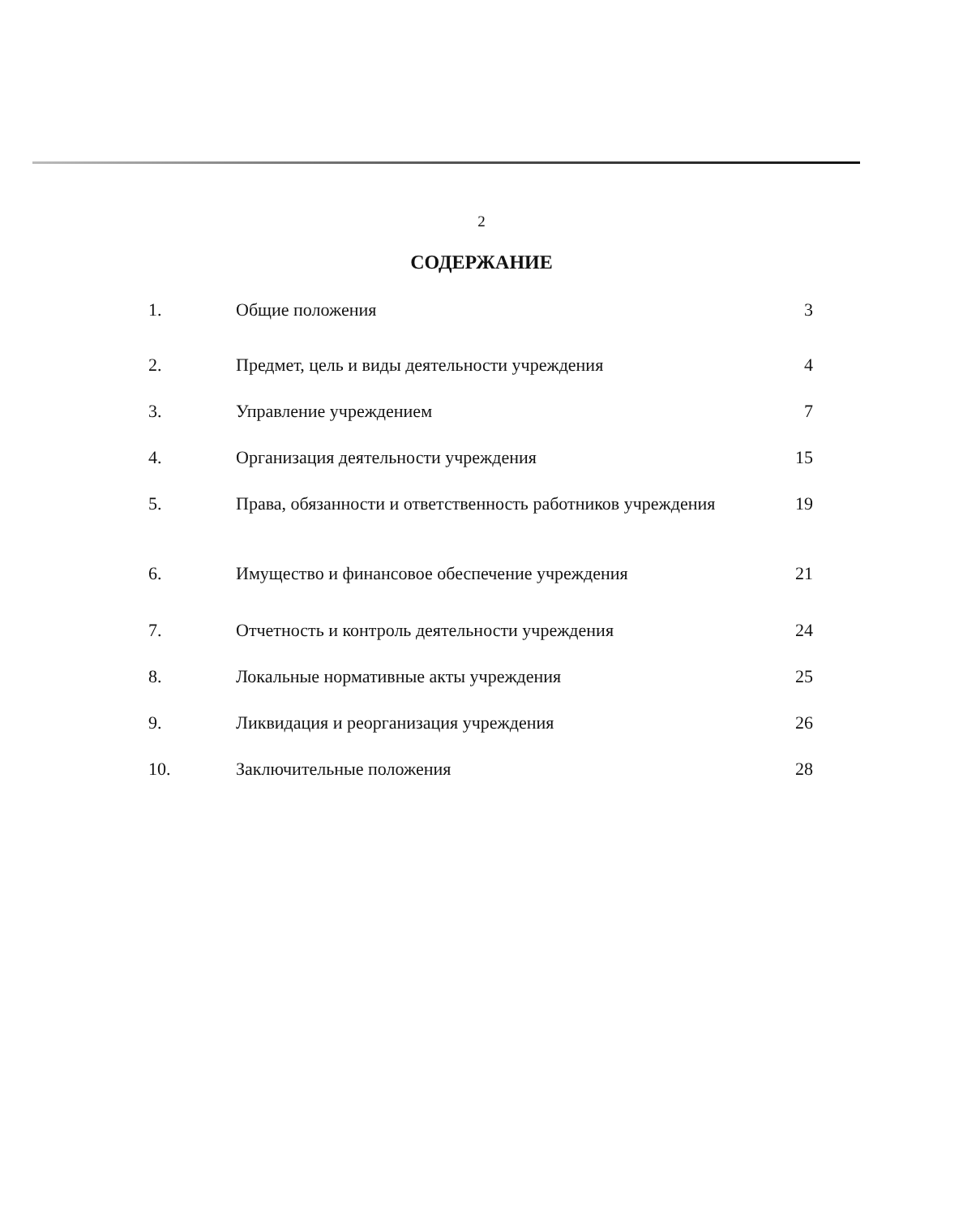2
СОДЕРЖАНИЕ
| 1. | Общие положения | 3 |
| 2. | Предмет, цель и виды деятельности учреждения | 4 |
| 3. | Управление учреждением | 7 |
| 4. | Организация деятельности учреждения | 15 |
| 5. | Права, обязанности и ответственность работников учреждения | 19 |
| 6. | Имущество и финансовое обеспечение учреждения | 21 |
| 7. | Отчетность и контроль деятельности учреждения | 24 |
| 8. | Локальные нормативные акты учреждения | 25 |
| 9. | Ликвидация и реорганизация учреждения | 26 |
| 10. | Заключительные положения | 28 |